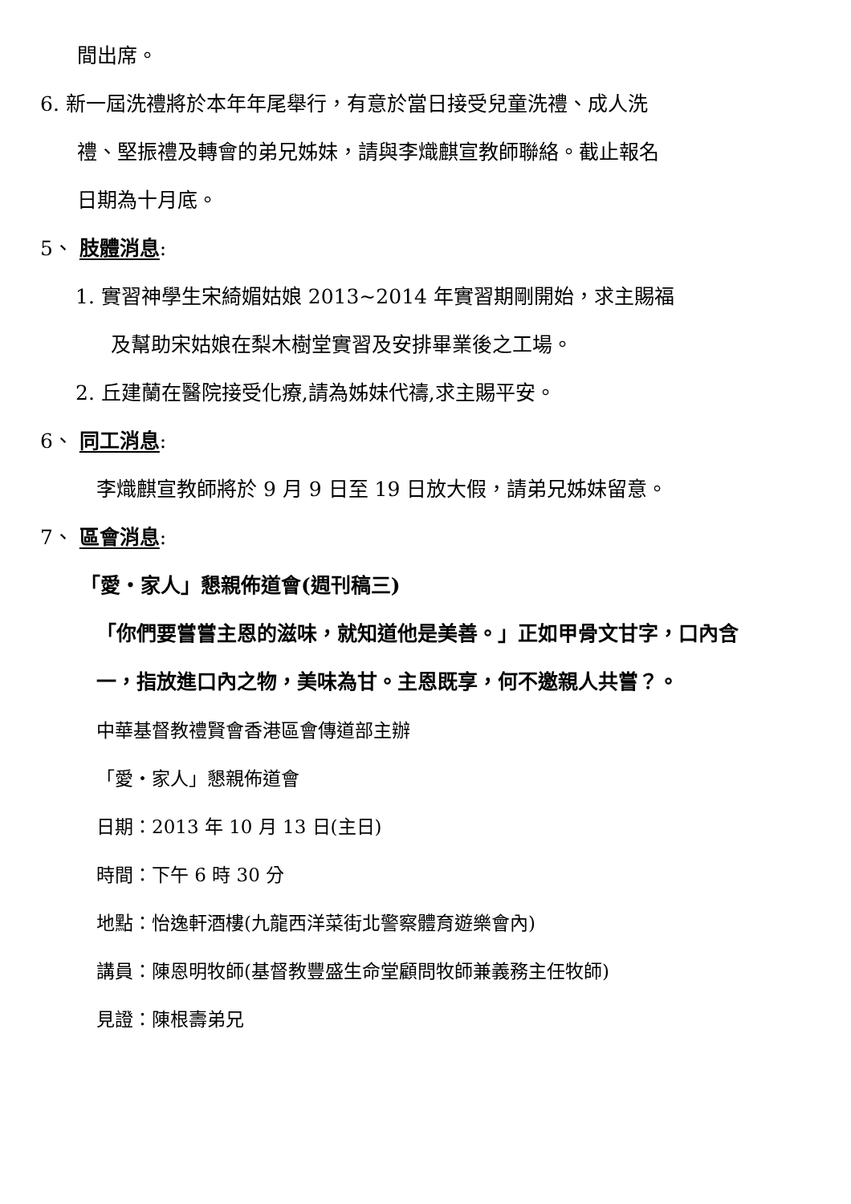間出席。
6. 新一屆洗禮將於本年年尾舉行，有意於當日接受兒童洗禮、成人洗
禮、堅振禮及轉會的弟兄姊妹，請與李熾麒宣教師聯絡。截止報名
日期為十月底。
5、 肢體消息:
1. 實習神學生宋綺媚姑娘 2013~2014 年實習期剛開始，求主賜福
及幫助宋姑娘在梨木樹堂實習及安排畢業後之工場。
2. 丘建蘭在醫院接受化療,請為姊妹代禱,求主賜平安。
6、 同工消息:
李熾麒宣教師將於 9 月 9 日至 19 日放大假，請弟兄姊妹留意。
7、 區會消息:
「愛・家人」懇親佈道會(週刊稿三)
「你們要嘗嘗主恩的滋味，就知道他是美善。」正如甲骨文甘字，口內含
一，指放進口內之物，美味為甘。主恩既享，何不邀親人共嘗？。
中華基督教禮賢會香港區會傳道部主辦
「愛・家人」懇親佈道會
日期：2013 年 10 月 13 日(主日)
時間：下午 6 時 30 分
地點：怡逸軒酒樓(九龍西洋菜街北警察體育遊樂會內)
講員：陳恩明牧師(基督教豐盛生命堂顧問牧師兼義務主任牧師)
見證：陳根壽弟兄